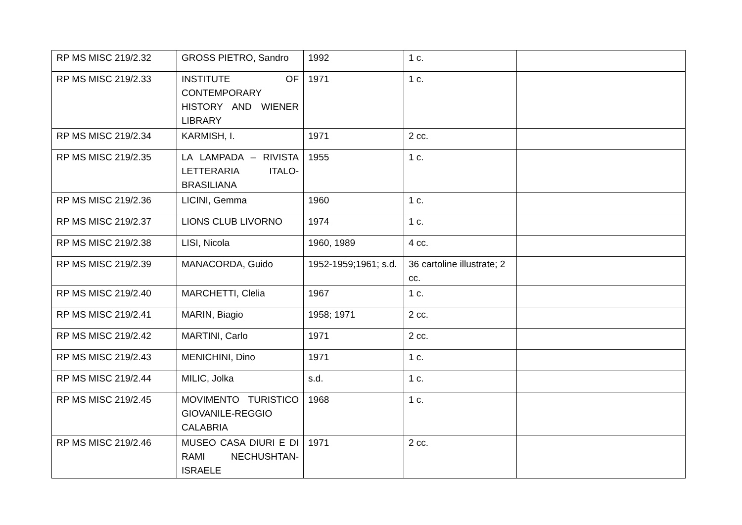| RP MS MISC 219/2.32 | GROSS PIETRO, Sandro | 1992 | 1 c. | |
| RP MS MISC 219/2.33 | INSTITUTE OF CONTEMPORARY HISTORY AND WIENER LIBRARY | 1971 | 1 c. | |
| RP MS MISC 219/2.34 | KARMISH, I. | 1971 | 2 cc. | |
| RP MS MISC 219/2.35 | LA LAMPADA – RIVISTA LETTERARIA ITALO-BRASILIANA | 1955 | 1 c. | |
| RP MS MISC 219/2.36 | LICINI, Gemma | 1960 | 1 c. | |
| RP MS MISC 219/2.37 | LIONS CLUB LIVORNO | 1974 | 1 c. | |
| RP MS MISC 219/2.38 | LISI, Nicola | 1960, 1989 | 4 cc. | |
| RP MS MISC 219/2.39 | MANACORDA, Guido | 1952-1959;1961; s.d. | 36 cartoline illustrate; 2 cc. | |
| RP MS MISC 219/2.40 | MARCHETTI, Clelia | 1967 | 1 c. | |
| RP MS MISC 219/2.41 | MARIN, Biagio | 1958; 1971 | 2 cc. | |
| RP MS MISC 219/2.42 | MARTINI, Carlo | 1971 | 2 cc. | |
| RP MS MISC 219/2.43 | MENICHINI, Dino | 1971 | 1 c. | |
| RP MS MISC 219/2.44 | MILIC, Jolka | s.d. | 1 c. | |
| RP MS MISC 219/2.45 | MOVIMENTO TURISTICO GIOVANILE-REGGIO CALABRIA | 1968 | 1 c. | |
| RP MS MISC 219/2.46 | MUSEO CASA DIURI E DI RAMI NECHUSHTAN-ISRAELE | 1971 | 2 cc. | |